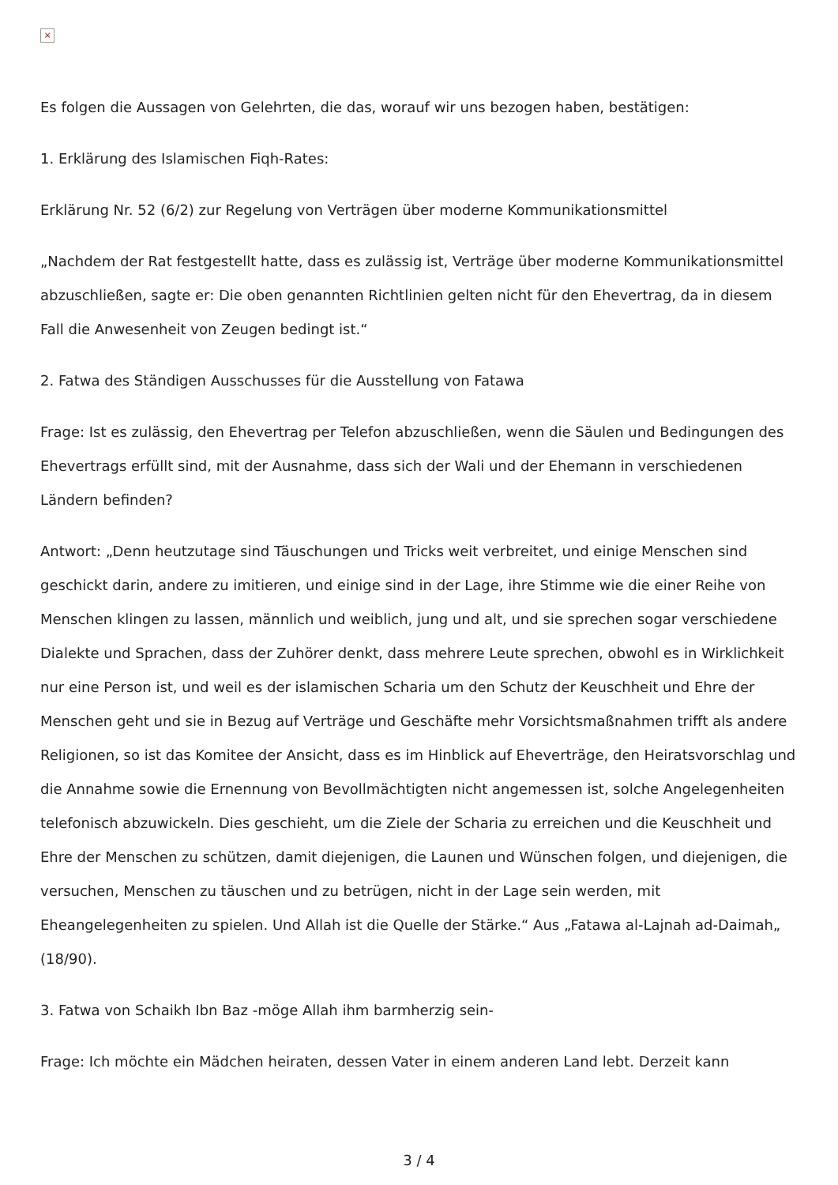×
Es folgen die Aussagen von Gelehrten, die das, worauf wir uns bezogen haben, bestätigen:
1. Erklärung des Islamischen Fiqh-Rates:
Erklärung Nr. 52 (6/2) zur Regelung von Verträgen über moderne Kommunikationsmittel
„Nachdem der Rat festgestellt hatte, dass es zulässig ist, Verträge über moderne Kommunikationsmittel abzuschließen, sagte er: Die oben genannten Richtlinien gelten nicht für den Ehevertrag, da in diesem Fall die Anwesenheit von Zeugen bedingt ist.“
2. Fatwa des Ständigen Ausschusses für die Ausstellung von Fatawa
Frage: Ist es zulässig, den Ehevertrag per Telefon abzuschließen, wenn die Säulen und Bedingungen des Ehevertrags erfüllt sind, mit der Ausnahme, dass sich der Wali und der Ehemann in verschiedenen Ländern befinden?
Antwort: „Denn heutzutage sind Täuschungen und Tricks weit verbreitet, und einige Menschen sind geschickt darin, andere zu imitieren, und einige sind in der Lage, ihre Stimme wie die einer Reihe von Menschen klingen zu lassen, männlich und weiblich, jung und alt, und sie sprechen sogar verschiedene Dialekte und Sprachen, dass der Zuhörer denkt, dass mehrere Leute sprechen, obwohl es in Wirklichkeit nur eine Person ist, und weil es der islamischen Scharia um den Schutz der Keuschheit und Ehre der Menschen geht und sie in Bezug auf Verträge und Geschäfte mehr Vorsichtsmaßnahmen trifft als andere Religionen, so ist das Komitee der Ansicht, dass es im Hinblick auf Eheverträge, den Heiratsvorschlag und die Annahme sowie die Ernennung von Bevollmächtigten nicht angemessen ist, solche Angelegenheiten telefonisch abzuwickeln. Dies geschieht, um die Ziele der Scharia zu erreichen und die Keuschheit und Ehre der Menschen zu schützen, damit diejenigen, die Launen und Wünschen folgen, und diejenigen, die versuchen, Menschen zu täuschen und zu betrügen, nicht in der Lage sein werden, mit Eheangelegenheiten zu spielen. Und Allah ist die Quelle der Stärke.“ Aus „Fatawa al-Lajnah ad-Daimah„ (18/90).
3. Fatwa von Schaikh Ibn Baz -möge Allah ihm barmherzig sein-
Frage: Ich möchte ein Mädchen heiraten, dessen Vater in einem anderen Land lebt. Derzeit kann
3 / 4